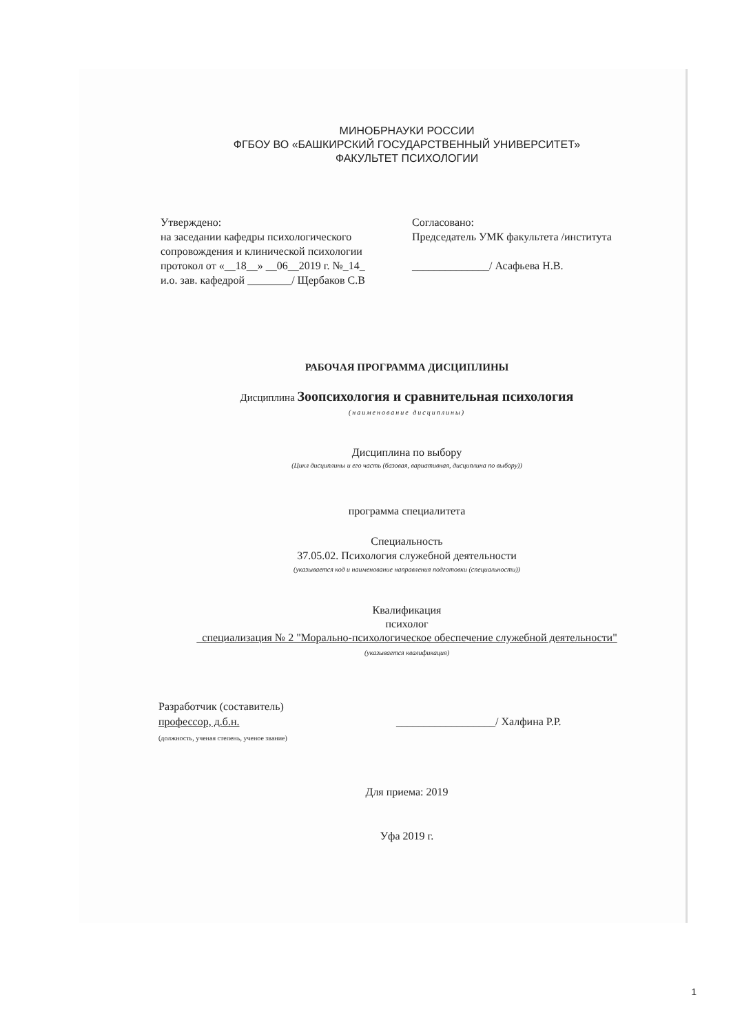МИНОБРНАУКИ РОССИИ
ФГБОУ ВО «БАШКИРСКИЙ ГОСУДАРСТВЕННЫЙ УНИВЕРСИТЕТ»
ФАКУЛЬТЕТ ПСИХОЛОГИИ
Утверждено:
на заседании кафедры психологического сопровождения и клинической психологии
протокол от «__18__» __06__2019 г. №_14_
и.о. зав. кафедрой ________/ Щербаков С.В
Согласовано:
Председатель УМК факультета /института
______________/ Асафьева Н.В.
РАБОЧАЯ ПРОГРАММА ДИСЦИПЛИНЫ
Дисциплина Зоопсихология и сравнительная психология
(наименование дисциплины)
Дисциплина по выбору
(Цикл дисциплины и его часть (базовая, вариативная, дисциплина по выбору))
программа специалитета
Специальность
37.05.02. Психология служебной деятельности
(указывается код и наименование направления подготовки (специальности))
Квалификация
психолог
специализация № 2 "Морально-психологическое обеспечение служебной деятельности"
(указывается квалификация)
Разработчик (составитель)
профессор, д.б.н.
(должность, ученая степень, ученое звание)
__________________/ Халфина Р.Р.
Для приема: 2019
Уфа 2019 г.
1